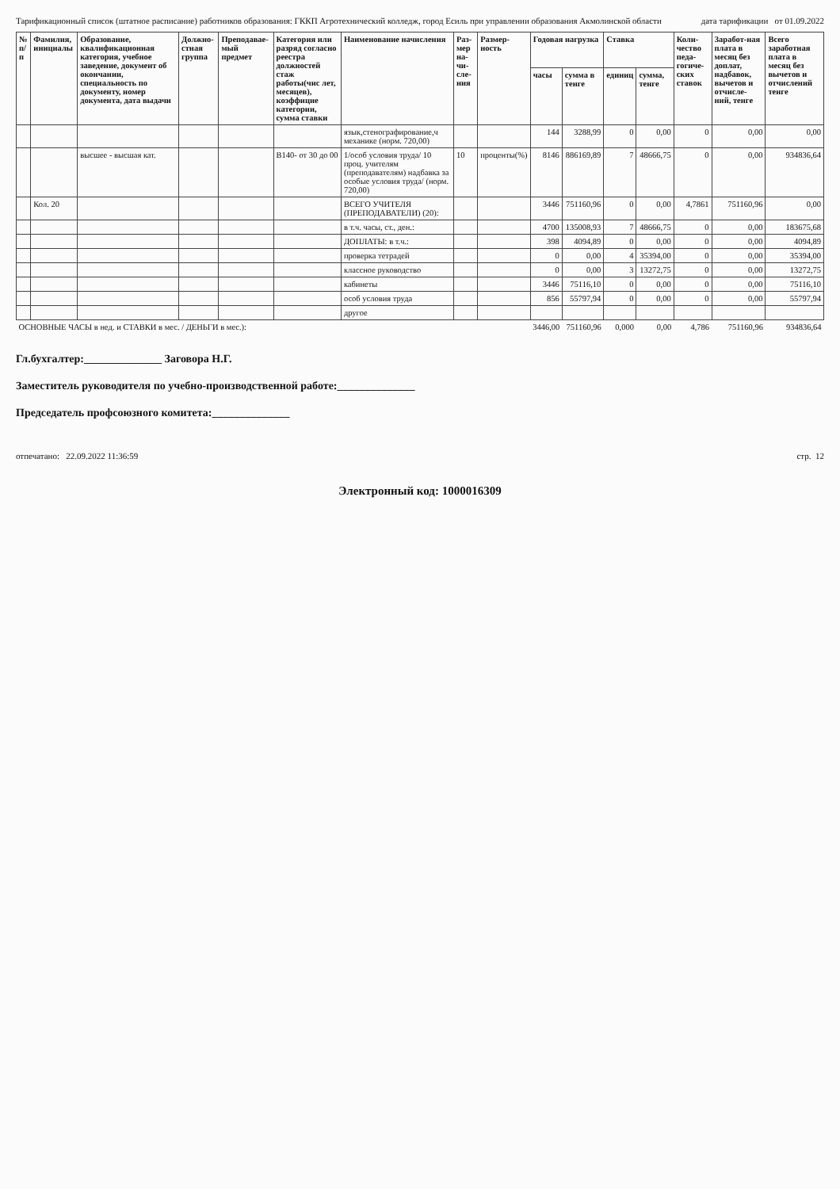Тарификационный список (штатное расписание) работников образования: ГККП Агротехнический колледж, город Есиль при управлении образования Акмолинской области дата тарификации от 01.09.2022
| № п/п | Фамилия, инициалы | Образование, квалификационная категория, учебное заведение, документ об окончании, специальность по документу, номер документа, дата выдачи | Должно-стная группа | Преподавае- мый предмет | Категория или разряд согласно реестра должностей стаж работы(чис лет, месяцев), коэффицие категории, сумма ставки | Наименование начисления | Раз-мер на-чи-сле-ния | Размер-ность | Годовая нагрузка | | Ставка | | Коли-чество педа-гогиче-ских ставок | Заработ-ная плата в месяц без доплат, надбавок, вычетов и отчисле-ний, тенге | Всего заработная плата в месяц без вычетов и отчислений тенге |
| --- | --- | --- | --- | --- | --- | --- | --- | --- | --- | --- | --- | --- | --- | --- | --- |
| | | | | | | | | | часы | сумма в тенге | единиц | сумма, тенге | | | |
| | | | | | | язык,стенографирование,ч механике (норм. 720,00) | | | 144 | 3288,99 | 0 | 0,00 | 0 | 0,00 | 0,00 |
| | | высшее - высшая кат. | | | B140- от 30 до 00 | 1/особ условия труда/ 10 проц. учителям (преподавателям) надбавка за особые условия труда/ (норм. 720,00) | 10 | проценты(%) | 8146 | 886169,89 | 7 | 48666,75 | 0 | 0,00 | 934836,64 |
| | Кол. 20 | | | | | ВСЕГО УЧИТЕЛЯ (ПРЕПОДАВАТЕЛИ) (20): | | | 3446 | 751160,96 | 0 | 0,00 | 4,7861 | 751160,96 | 0,00 |
| | | | | | | в т.ч. часы, ст., ден.: | | | 4700 | 135008,93 | 7 | 48666,75 | 0 | 0,00 | 183675,68 |
| | | | | | | ДОПЛАТЫ: в т.ч.: | | | 398 | 4094,89 | 0 | 0,00 | 0 | 0,00 | 4094,89 |
| | | | | | | проверка тетрадей | | | 0 | 0,00 | 4 | 35394,00 | 0 | 0,00 | 35394,00 |
| | | | | | | классное руководство | | | 0 | 0,00 | 3 | 13272,75 | 0 | 0,00 | 13272,75 |
| | | | | | | кабинеты | | | 3446 | 75116,10 | 0 | 0,00 | 0 | 0,00 | 75116,10 |
| | | | | | | особ условия труда | | | 856 | 55797,94 | 0 | 0,00 | 0 | 0,00 | 55797,94 |
| | | | | | | другое | | | | | | | | | |
| ОСНОВНЫЕ ЧАСЫ в нед. и СТАВКИ в мес. / ДЕНЬГИ в мес.): | | | | | | | | | 3446,00 | 751160,96 | 0,000 | 0,00 | 4,786 | 751160,96 | 934836,64 |
Гл.бухгалтер:______________ Заговора Н.Г.
Заместитель руководителя по учебно-производственной работе:______________
Председатель профсоюзного комитета:______________
отпечатано: 22.09.2022 11:36:59 стр. 12
Электронный код: 1000016309